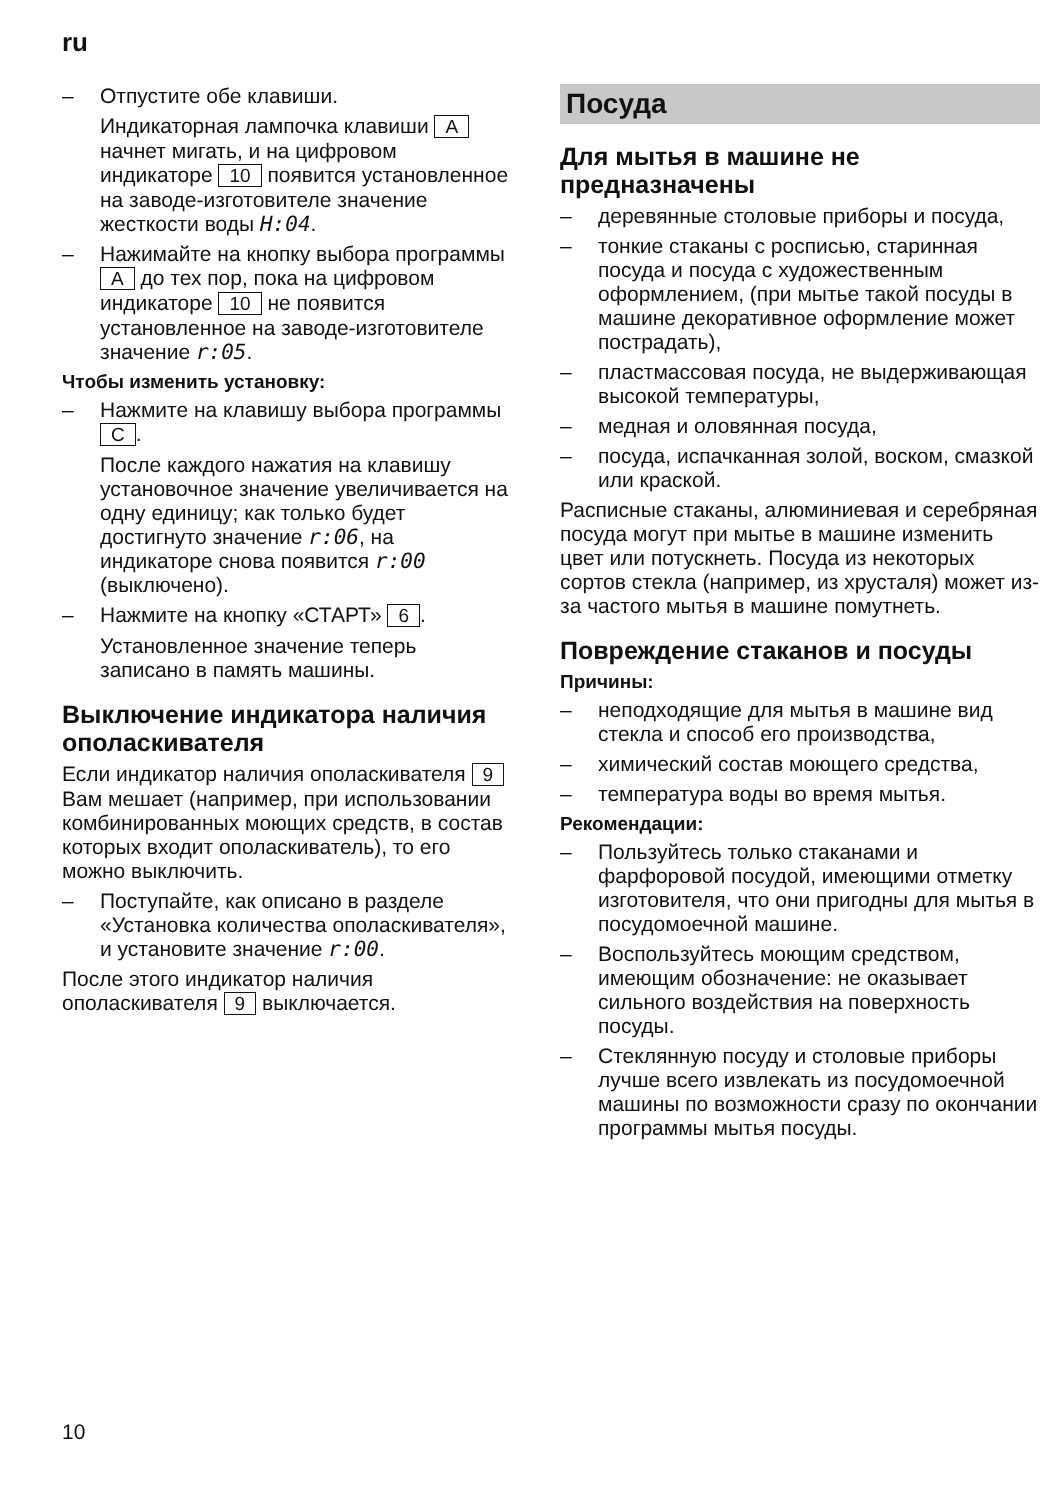ru
– Отпустите обе клавиши.
Индикаторная лампочка клавиши A начнет мигать, и на цифровом индикаторе 10 появится установленное на заводе-изготовителе значение жесткости воды H:04.
– Нажимайте на кнопку выбора программы A до тех пор, пока на цифровом индикаторе 10 не появится установленное на заводе-изготовителе значение r:05.
Чтобы изменить установку:
– Нажмите на клавишу выбора программы C.
После каждого нажатия на клавишу установочное значение увеличивается на одну единицу; как только будет достигнуто значение r:06, на индикаторе снова появится r:00 (выключено).
– Нажмите на кнопку «СТАРТ» 6.
Установленное значение теперь записано в память машины.
Выключение индикатора наличия ополаскивателя
Если индикатор наличия ополаскивателя 9 Вам мешает (например, при использовании комбинированных моющих средств, в состав которых входит ополаскиватель), то его можно выключить.
– Поступайте, как описано в разделе «Установка количества ополаскивателя», и установите значение r:00.
После этого индикатор наличия ополаскивателя 9 выключается.
Посуда
Для мытья в машине не предназначены
– деревянные столовые приборы и посуда,
– тонкие стаканы с росписью, старинная посуда и посуда с художественным оформлением, (при мытье такой посуды в машине декоративное оформление может пострадать),
– пластмассовая посуда, не выдерживающая высокой температуры,
– медная и оловянная посуда,
– посуда, испачканная золой, воском, смазкой или краской.
Расписные стаканы, алюминиевая и серебряная посуда могут при мытье в машине изменить цвет или потускнеть. Посуда из некоторых сортов стекла (например, из хрусталя) может из-за частого мытья в машине помутнеть.
Повреждение стаканов и посуды
Причины:
– неподходящие для мытья в машине вид стекла и способ его производства,
– химический состав моющего средства,
– температура воды во время мытья.
Рекомендации:
– Пользуйтесь только стаканами и фарфоровой посудой, имеющими отметку изготовителя, что они пригодны для мытья в посудомоечной машине.
– Воспользуйтесь моющим средством, имеющим обозначение: не оказывает сильного воздействия на поверхность посуды.
– Стеклянную посуду и столовые приборы лучше всего извлекать из посудомоечной машины по возможности сразу по окончании программы мытья посуды.
10